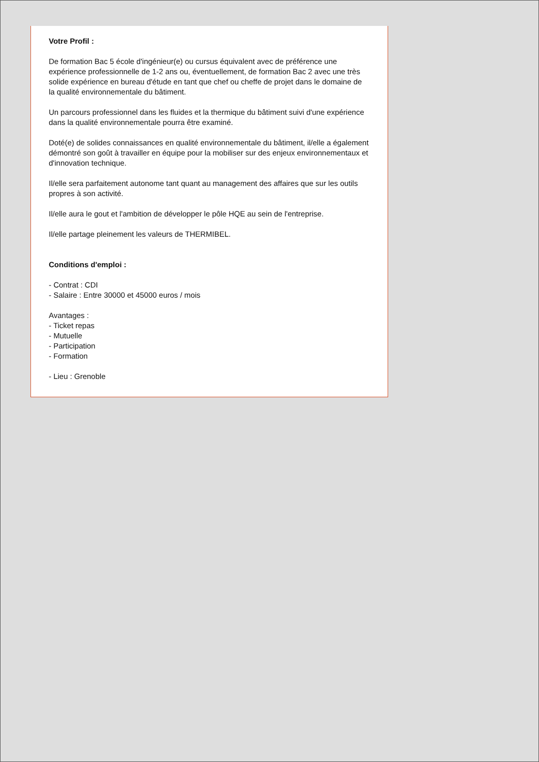Votre Profil :
De formation Bac 5 école d'ingénieur(e) ou cursus équivalent avec de préférence une expérience professionnelle de 1-2 ans ou, éventuellement, de formation Bac 2 avec une très solide expérience en bureau d'étude en tant que chef ou cheffe de projet dans le domaine de la qualité environnementale du bâtiment.
Un parcours professionnel dans les fluides et la thermique du bâtiment suivi d'une expérience dans la qualité environnementale pourra être examiné.
Doté(e) de solides connaissances en qualité environnementale du bâtiment, il/elle a également démontré son goût à travailler en équipe pour la mobiliser sur des enjeux environnementaux et d'innovation technique.
Il/elle sera parfaitement autonome tant quant au management des affaires que sur les outils propres à son activité.
Il/elle aura le gout et l'ambition de développer le pôle HQE au sein de l'entreprise.
Il/elle partage pleinement les valeurs de THERMIBEL.
Conditions d'emploi :
- Contrat : CDI
- Salaire : Entre 30000 et 45000 euros / mois
Avantages :
- Ticket repas
- Mutuelle
- Participation
- Formation
- Lieu : Grenoble